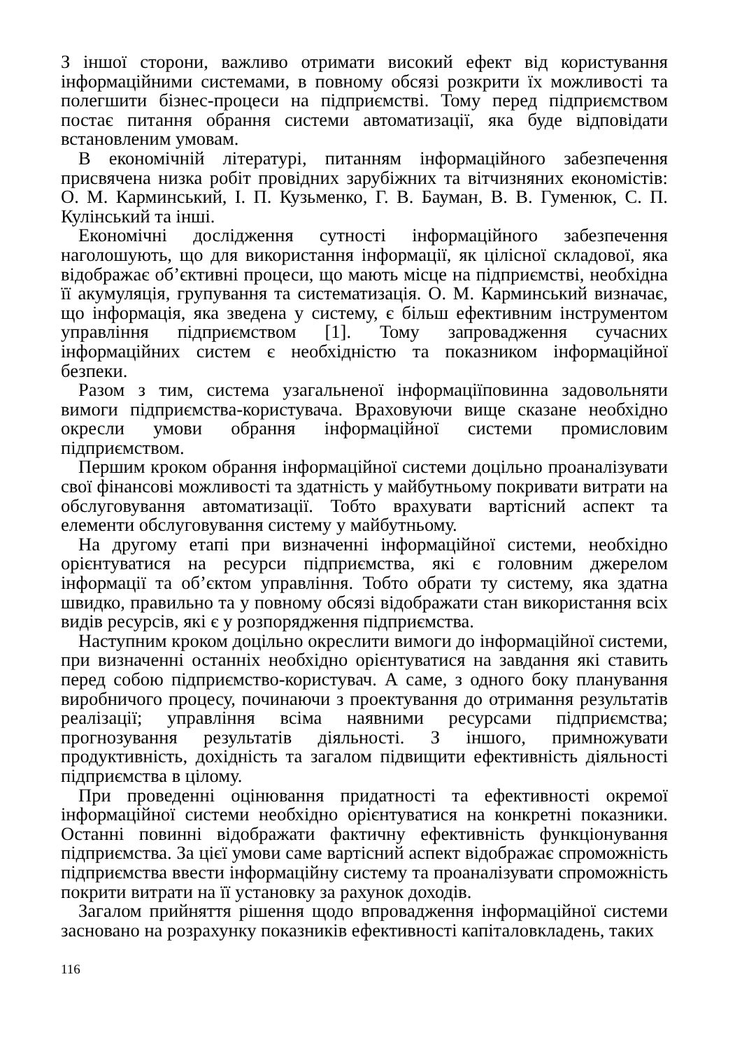З іншої сторони, важливо отримати високий ефект від користування інформаційними системами, в повному обсязі розкрити їх можливості та полегшити бізнес-процеси на підприємстві. Тому перед підприємством постає питання обрання системи автоматизації, яка буде відповідати встановленим умовам.
В економічній літературі, питанням інформаційного забезпечення присвячена низка робіт провідних зарубіжних та вітчизняних економістів: О. М. Карминський, І. П. Кузьменко, Г. В. Бауман, В. В. Гуменюк, С. П. Кулінський та інші.
Економічні дослідження сутності інформаційного забезпечення наголошують, що для використання інформації, як цілісної складової, яка відображає об’єктивні процеси, що мають місце на підприємстві, необхідна її акумуляція, групування та систематизація. О. М. Карминський визначає, що інформація, яка зведена у систему, є більш ефективним інструментом управління підприємством [1]. Тому запровадження сучасних інформаційних систем є необхідністю та показником інформаційної безпеки.
Разом з тим, система узагальненої інформаціїповинна задовольняти вимоги підприємства-користувача. Враховуючи вище сказане необхідно окресли умови обрання інформаційної системи промисловим підприємством.
Першим кроком обрання інформаційної системи доцільно проаналізувати свої фінансові можливості та здатність у майбутньому покривати витрати на обслуговування автоматизації. Тобто врахувати вартісний аспект та елементи обслуговування систему у майбутньому.
На другому етапі при визначенні інформаційної системи, необхідно орієнтуватися на ресурси підприємства, які є головним джерелом інформації та об’єктом управління. Тобто обрати ту систему, яка здатна швидко, правильно та у повному обсязі відображати стан використання всіх видів ресурсів, які є у розпорядження підприємства.
Наступним кроком доцільно окреслити вимоги до інформаційної системи, при визначенні останніх необхідно орієнтуватися на завдання які ставить перед собою підприємство-користувач. А саме, з одного боку планування виробничого процесу, починаючи з проектування до отримання результатів реалізації; управління всіма наявними ресурсами підприємства; прогнозування результатів діяльності. З іншого, примножувати продуктивність, дохідність та загалом підвищити ефективність діяльності підприємства в цілому.
При проведенні оцінювання придатності та ефективності окремої інформаційної системи необхідно орієнтуватися на конкретні показники. Останні повинні відображати фактичну ефективність функціонування підприємства. За цієї умови саме вартісний аспект відображає спроможність підприємства ввести інформаційну систему та проаналізувати спроможність покрити витрати на її установку за рахунок доходів.
Загалом прийняття рішення щодо впровадження інформаційної системи засновано на розрахунку показників ефективності капіталовкладень, таких
116